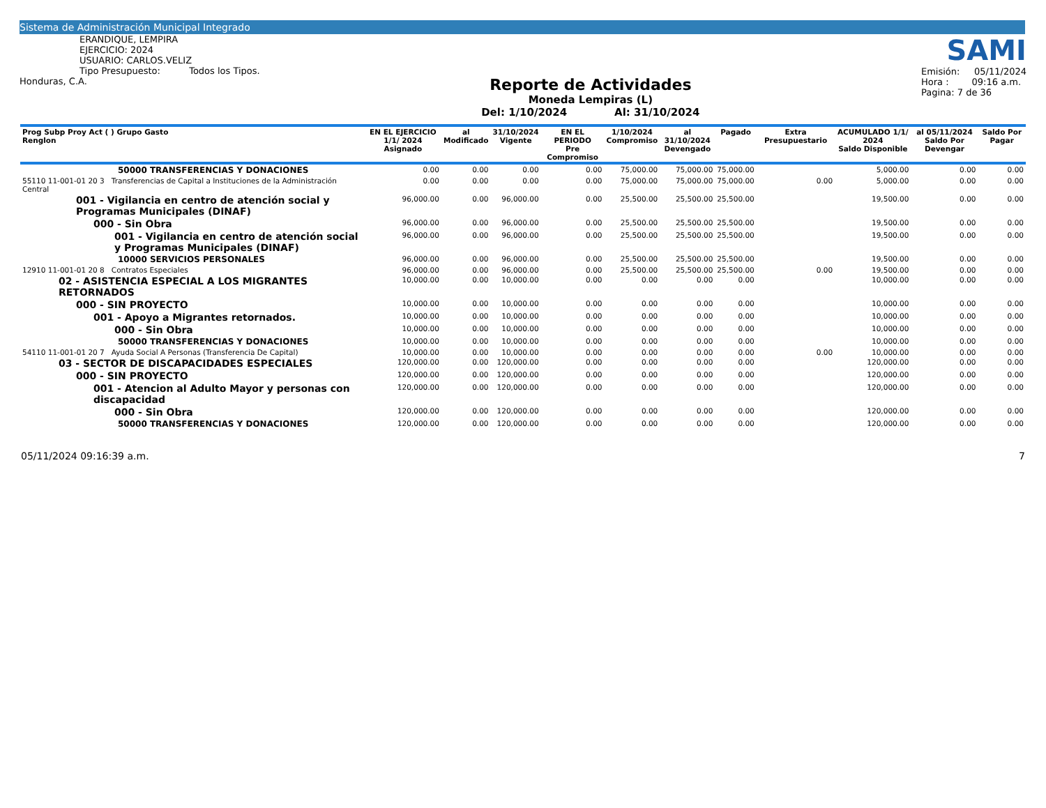Sistema de Administración Municipal Integrado
ERANDIQUE, LEMPIRA
EJERCICIO: 2024
USUARIO: CARLOS.VELIZ
Tipo Presupuesto: Todos los Tipos.
Honduras, C.A.
Reporte de Actividades
Moneda Lempiras (L)
Del: 1/10/2024 Al: 31/10/2024
SAMI
Emisión: 05/11/2024
Hora : 09:16 a.m.
Pagina: 7 de 36
| Prog Subp Proy Act ( ) Grupo Gasto Renglon | EN EL EJERCICIO 1/1/ 2024 Asignado | al Modificado | 31/10/2024 Vigente | EN EL PERIODO Pre Compromiso | 1/10/2024 Compromiso | al 31/10/2024 Devengado | Pagado | Extra Presupuestario | ACUMULADO 1/1/ 2024 Saldo Disponible | al 05/11/2024 Saldo Por Devengar | Saldo Por Pagar |
| --- | --- | --- | --- | --- | --- | --- | --- | --- | --- | --- | --- |
| 50000 TRANSFERENCIAS Y DONACIONES | 0.00 | 0.00 | 0.00 | 0.00 | 75,000.00 | 75,000.00 | 75,000.00 | | 5,000.00 | 0.00 | 0.00 |
| 55110 11-001-01 20 3 Transferencias de Capital a Instituciones de la Administración Central | 0.00 | 0.00 | 0.00 | 0.00 | 75,000.00 | 75,000.00 | 75,000.00 | 0.00 | 5,000.00 | 0.00 | 0.00 |
| 001 - Vigilancia en centro de atención social y Programas Municipales (DINAF) | 96,000.00 | 0.00 | 96,000.00 | 0.00 | 25,500.00 | 25,500.00 | 25,500.00 | | 19,500.00 | 0.00 | 0.00 |
| 000 - Sin Obra | 96,000.00 | 0.00 | 96,000.00 | 0.00 | 25,500.00 | 25,500.00 | 25,500.00 | | 19,500.00 | 0.00 | 0.00 |
| 001 - Vigilancia en centro de atención social y Programas Municipales (DINAF) | 96,000.00 | 0.00 | 96,000.00 | 0.00 | 25,500.00 | 25,500.00 | 25,500.00 | | 19,500.00 | 0.00 | 0.00 |
| 10000 SERVICIOS PERSONALES | 96,000.00 | 0.00 | 96,000.00 | 0.00 | 25,500.00 | 25,500.00 | 25,500.00 | | 19,500.00 | 0.00 | 0.00 |
| 12910 11-001-01 20 8 Contratos Especiales | 96,000.00 | 0.00 | 96,000.00 | 0.00 | 25,500.00 | 25,500.00 | 25,500.00 | 0.00 | 19,500.00 | 0.00 | 0.00 |
| 02 - ASISTENCIA ESPECIAL A LOS MIGRANTES RETORNADOS | 10,000.00 | 0.00 | 10,000.00 | 0.00 | 0.00 | 0.00 | 0.00 | | 10,000.00 | 0.00 | 0.00 |
| 000 - SIN PROYECTO | 10,000.00 | 0.00 | 10,000.00 | 0.00 | 0.00 | 0.00 | 0.00 | | 10,000.00 | 0.00 | 0.00 |
| 001 - Apoyo a Migrantes retornados. | 10,000.00 | 0.00 | 10,000.00 | 0.00 | 0.00 | 0.00 | 0.00 | | 10,000.00 | 0.00 | 0.00 |
| 000 - Sin Obra | 10,000.00 | 0.00 | 10,000.00 | 0.00 | 0.00 | 0.00 | 0.00 | | 10,000.00 | 0.00 | 0.00 |
| 50000 TRANSFERENCIAS Y DONACIONES | 10,000.00 | 0.00 | 10,000.00 | 0.00 | 0.00 | 0.00 | 0.00 | | 10,000.00 | 0.00 | 0.00 |
| 54110 11-001-01 20 7 Ayuda Social A Personas (Transferencia De Capital) | 10,000.00 | 0.00 | 10,000.00 | 0.00 | 0.00 | 0.00 | 0.00 | 0.00 | 10,000.00 | 0.00 | 0.00 |
| 03 - SECTOR DE DISCAPACIDADES ESPECIALES | 120,000.00 | 0.00 | 120,000.00 | 0.00 | 0.00 | 0.00 | 0.00 | | 120,000.00 | 0.00 | 0.00 |
| 000 - SIN PROYECTO | 120,000.00 | 0.00 | 120,000.00 | 0.00 | 0.00 | 0.00 | 0.00 | | 120,000.00 | 0.00 | 0.00 |
| 001 - Atencion al Adulto Mayor y personas con discapacidad | 120,000.00 | 0.00 | 120,000.00 | 0.00 | 0.00 | 0.00 | 0.00 | | 120,000.00 | 0.00 | 0.00 |
| 000 - Sin Obra | 120,000.00 | 0.00 | 120,000.00 | 0.00 | 0.00 | 0.00 | 0.00 | | 120,000.00 | 0.00 | 0.00 |
| 50000 TRANSFERENCIAS Y DONACIONES | 120,000.00 | 0.00 | 120,000.00 | 0.00 | 0.00 | 0.00 | 0.00 | | 120,000.00 | 0.00 | 0.00 |
05/11/2024 09:16:39 a.m. 7